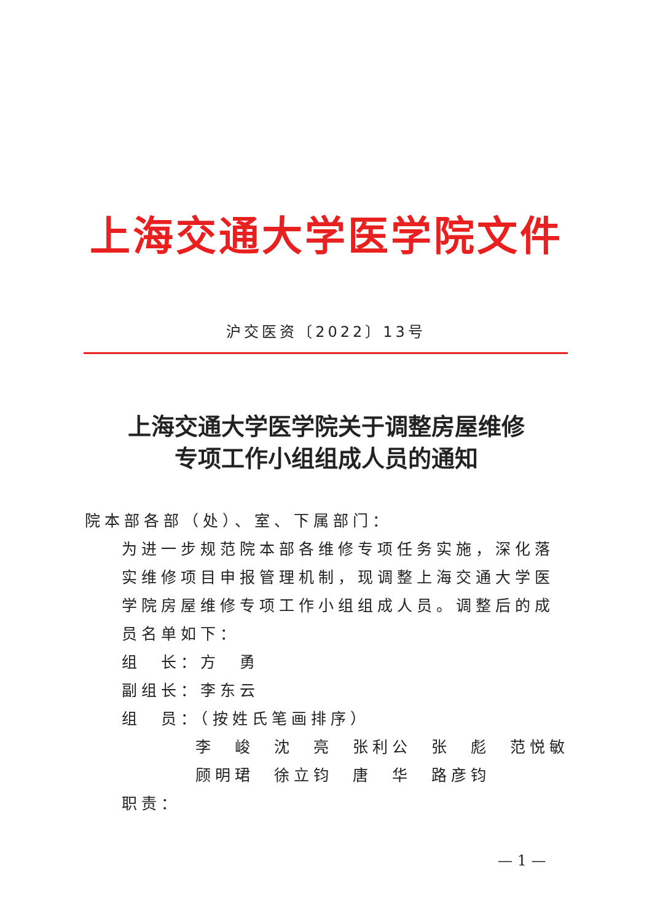上海交通大学医学院文件
沪交医资〔2022〕13号
上海交通大学医学院关于调整房屋维修
专项工作小组组成人员的通知
院本部各部（处）、室、下属部门：
为进一步规范院本部各维修专项任务实施，深化落实维修项目申报管理机制，现调整上海交通大学医学院房屋维修专项工作小组组成人员。调整后的成员名单如下：
组　长：方　勇
副组长：李东云
组　员：（按姓氏笔画排序）
李　峻　沈　亮　张利公　张　彪　范悦敏
顾明珺　徐立钧　唐　华　路彦钧
职责：
— 1 —